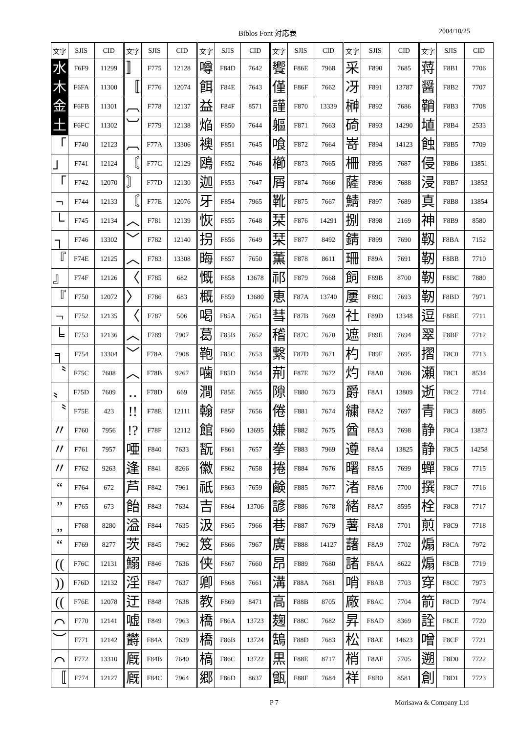Biblos Font 対応表 2004/10/25
| 文字 | SJIS | CID | 文字 | SJIS | CID | 文字 | SJIS | CID | 文字 | SJIS | CID | 文字 | SJIS | CID | 文字 | SJIS | CID |
| --- | --- | --- | --- | --- | --- | --- | --- | --- | --- | --- | --- | --- | --- | --- | --- | --- | --- |
| 水 | F6F9 | 11299 | 〛 | F775 | 12128 | 噂 | F84D | 7642 | 饗 | F86E | 7968 | 采 | F890 | 7685 | 蒋 | F8B1 | 7706 |
| 木 | F6FA | 11300 | 〚 | F776 | 12074 | 餌 | F84E | 7643 | 僅 | F86F | 7662 | 冴 | F891 | 13787 | 醤 | F8B2 | 7707 |
| 金 | F6FB | 11301 | ︹ | F778 | 12137 | 益 | F84F | 8571 | 謹 | F870 | 13339 | 榊 | F892 | 7686 | 鞘 | F8B3 | 7708 |
| 土 | F6FC | 11302 | ︺ | F779 | 12138 | 焔 | F850 | 7644 | 軀 | F871 | 7663 | 碕 | F893 | 14290 | 埴 | F8B4 | 2533 |
| 「 | F740 | 12123 | ︹ | F77A | 13306 | 襖 | F851 | 7645 | 喰 | F872 | 7664 | 嵜 | F894 | 14123 | 蝕 | F8B5 | 7709 |
| 」 | F741 | 12124 | 〘 | F77C | 12129 | 鴎 | F852 | 7646 | 櫛 | F873 | 7665 | 柵 | F895 | 7687 | 侵 | F8B6 | 13851 |
| 「 | F742 | 12070 | 〙 | F77D | 12130 | 迦 | F853 | 7647 | 屑 | F874 | 7666 | 薩 | F896 | 7688 | 浸 | F8B7 | 13853 |
| ¬ | F744 | 12133 | 〘 | F77E | 12076 | 牙 | F854 | 7965 | 靴 | F875 | 7667 | 鯖 | F897 | 7689 | 真 | F8B8 | 13854 |
| └ | F745 | 12134 | ︿ | F781 | 12139 | 恢 | F855 | 7648 | 栞 | F876 | 14291 | 捌 | F898 | 2169 | 神 | F8B9 | 8580 |
| ┐ | F746 | 13302 | ﹀ | F782 | 12140 | 拐 | F856 | 7649 | 栞 | F877 | 8492 | 錆 | F899 | 7690 | 靱 | F8BA | 7152 |
| 『 | F74E | 12125 | ︿ | F783 | 13308 | 晦 | F857 | 7650 | 薫 | F878 | 8611 | 珊 | F89A | 7691 | 靭 | F8BB | 7710 |
| 』 | F74F | 12126 | 〈 | F785 | 682 | 慨 | F858 | 13678 | 祁 | F879 | 7668 | 飼 | F89B | 8700 | 靭 | F8BC | 7880 |
| 『 | F750 | 12072 | 〉 | F786 | 683 | 概 | F859 | 13680 | 恵 | F87A | 13740 | 屢 | F89C | 7693 | 靭 | F8BD | 7971 |
| ¬ | F752 | 12135 | 〈 | F787 | 506 | 喝 | F85A | 7651 | 彗 | F87B | 7669 | 社 | F89D | 13348 | 逗 | F8BE | 7711 |
| ╘ | F753 | 12136 | ︿ | F789 | 7907 | 葛 | F85B | 7652 | 稽 | F87C | 7670 | 遮 | F89E | 7694 | 翠 | F8BF | 7712 |
| ╕ | F754 | 13304 | ﹀ | F78A | 7908 | 鞄 | F85C | 7653 | 繋 | F87D | 7671 | 杓 | F89F | 7695 | 摺 | F8C0 | 7713 |
| 〝 | F75C | 7608 | ︿ | F78B | 9267 | 噛 | F85D | 7654 | 荊 | F87E | 7672 | 灼 | F8A0 | 7696 | 瀬 | F8C1 | 8534 |
| 〟 | F75D | 7609 | ‥ | F78D | 669 | 澗 | F85E | 7655 | 隙 | F880 | 7673 | 爵 | F8A1 | 13809 | 逝 | F8C2 | 7714 |
| 〝 | F75E | 423 | !! | F78E | 12111 | 翰 | F85F | 7656 | 倦 | F881 | 7674 | 繍 | F8A2 | 7697 | 青 | F8C3 | 8695 |
| 〃 | F760 | 7956 | !? | F78F | 12112 | 館 | F860 | 13695 | 嫌 | F882 | 7675 | 酋 | F8A3 | 7698 | 静 | F8C4 | 13873 |
| 〃 | F761 | 7957 | 唖 | F840 | 7633 | 翫 | F861 | 7657 | 拳 | F883 | 7969 | 遵 | F8A4 | 13825 | 静 | F8C5 | 14258 |
| 〃 | F762 | 9263 | 逢 | F841 | 8266 | 徽 | F862 | 7658 | 捲 | F884 | 7676 | 曙 | F8A5 | 7699 | 蟬 | F8C6 | 7715 |
| “ | F764 | 672 | 芦 | F842 | 7961 | 祇 | F863 | 7659 | 鹸 | F885 | 7677 | 渚 | F8A6 | 7700 | 撰 | F8C7 | 7716 |
| ” | F765 | 673 | 飴 | F843 | 7634 | 吉 | F864 | 13706 | 諺 | F886 | 7678 | 緒 | F8A7 | 8595 | 栓 | F8C8 | 7717 |
| „ | F768 | 8280 | 溢 | F844 | 7635 | 汲 | F865 | 7966 | 巷 | F887 | 7679 | 薯 | F8A8 | 7701 | 煎 | F8C9 | 7718 |
| “ | F769 | 8277 | 茨 | F845 | 7962 | 笈 | F866 | 7967 | 廣 | F888 | 14127 | 藷 | F8A9 | 7702 | 煽 | F8CA | 7972 |
| (( | F76C | 12131 | 鰯 | F846 | 7636 | 侠 | F867 | 7660 | 昂 | F889 | 7680 | 諸 | F8AA | 8622 | 煽 | F8CB | 7719 |
| )) | F76D | 12132 | 淫 | F847 | 7637 | 卿 | F868 | 7661 | 溝 | F88A | 7681 | 哨 | F8AB | 7703 | 穿 | F8CC | 7973 |
| (( | F76E | 12078 | 迂 | F848 | 7638 | 教 | F869 | 8471 | 高 | F88B | 8705 | 廠 | F8AC | 7704 | 箭 | F8CD | 7974 |
| ⌒ | F770 | 12141 | 嘘 | F849 | 7963 | 橋 | F86A | 13723 | 麹 | F88C | 7682 | 昇 | F8AD | 8369 | 詮 | F8CE | 7720 |
| ︶ | F771 | 12142 | 欝 | F84A | 7639 | 橋 | F86B | 13724 | 鵠 | F88D | 7683 | 松 | F8AE | 14623 | 噌 | F8CF | 7721 |
| ⌒ | F772 | 13310 | 厩 | F84B | 7640 | 槁 | F86C | 13722 | 黒 | F88E | 8717 | 梢 | F8AF | 7705 | 遡 | F8D0 | 7722 |
| 〚 | F774 | 12127 | 厩 | F84C | 7964 | 郷 | F86D | 8637 | 甑 | F88F | 7684 | 祥 | F8B0 | 8581 | 創 | F8D1 | 7723 |
P 7 Morisawa & Company Ltd